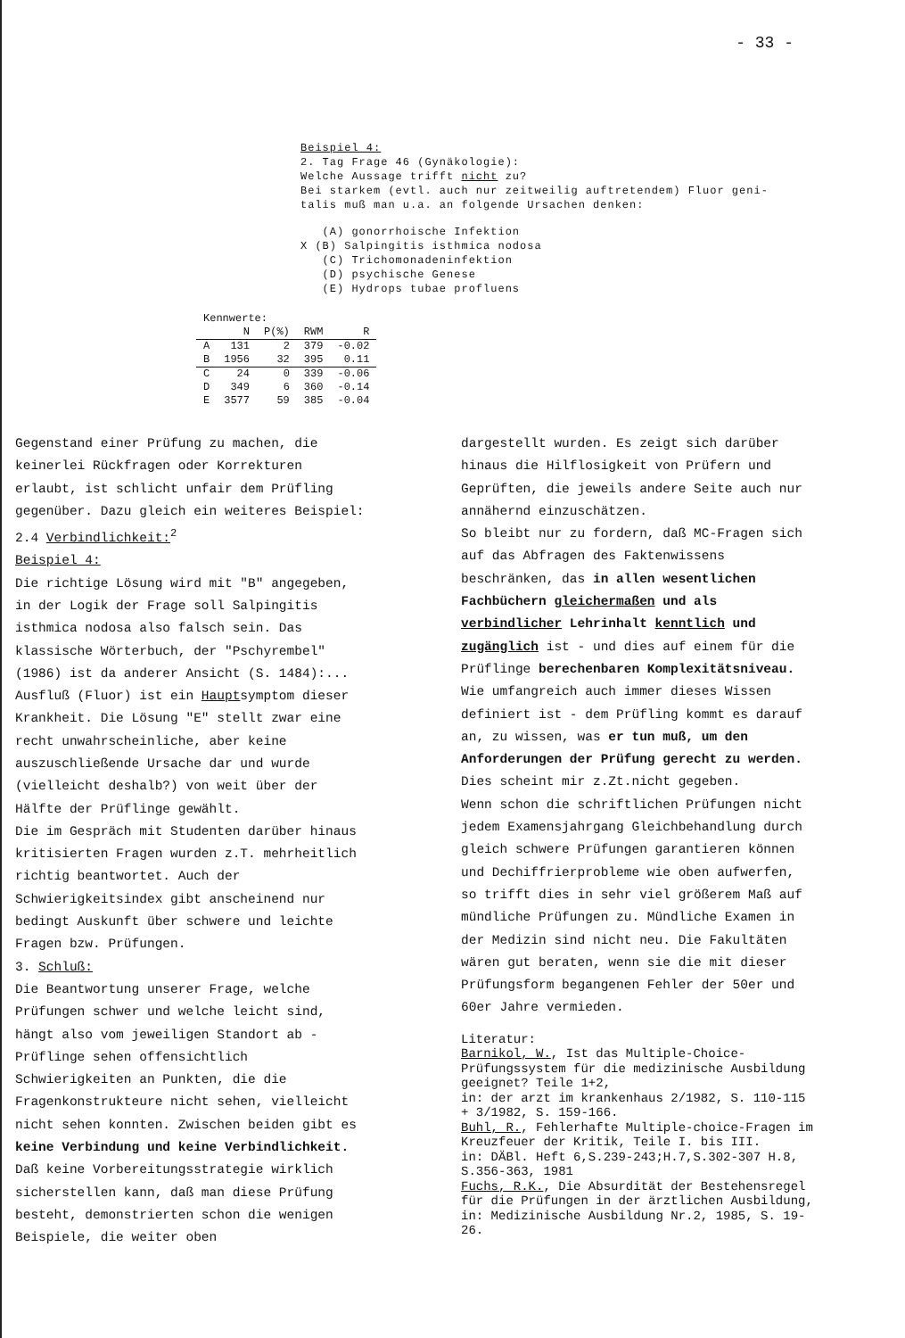- 33 -
Beispiel 4:
2. Tag Frage 46 (Gynäkologie):
Welche Aussage trifft nicht zu?
Bei starkem (evtl. auch nur zeitweilig auftretendem) Fluor geni-
talis muß man u.a. an folgende Ursachen denken:
(A) gonorrhoische Infektion
X (B) Salpingitis isthmica nodosa
(C) Trichomonadeninfektion
(D) psychische Genese
(E) Hydrops tubae profluens
| Kennwerte: | | | | |
| | N | P(%) | RWM | R |
| A | 131 | 2 | 379 | -0.02 |
| B | 1956 | 32 | 395 | 0.11 |
| C | 24 | 0 | 339 | -0.06 |
| D | 349 | 6 | 360 | -0.14 |
| E | 3577 | 59 | 385 | -0.04 |
Gegenstand einer Prüfung zu machen, die keinerlei Rückfragen oder Korrekturen erlaubt, ist schlicht unfair dem Prüfling gegenüber. Dazu gleich ein weiteres Beispiel:
2.4 Verbindlichkeit:<sup>2</sup>
Beispiel 4:
Die richtige Lösung wird mit "B" angegeben, in der Logik der Frage soll Salpingitis isthmica nodosa also falsch sein. Das klassische Wörterbuch, der "Pschyrembel" (1986) ist da anderer Ansicht (S. 1484):... Ausfluß (Fluor) ist ein Hauptsymptom dieser Krankheit. Die Lösung "E" stellt zwar eine recht unwahrscheinliche, aber keine auszuschließende Ursache dar und wurde (vielleicht deshalb?) von weit über der Hälfte der Prüflinge gewählt.
Die im Gespräch mit Studenten darüber hinaus kritisierten Fragen wurden z.T. mehrheitlich richtig beantwortet. Auch der Schwierigkeitsindex gibt anscheinend nur bedingt Auskunft über schwere und leichte Fragen bzw. Prüfungen.
3. Schluß:
Die Beantwortung unserer Frage, welche Prüfungen schwer und welche leicht sind, hängt also vom jeweiligen Standort ab - Prüflinge sehen offensichtlich Schwierigkeiten an Punkten, die die Fragenkonstrukteure nicht sehen, vielleicht nicht sehen konnten. Zwischen beiden gibt es keine Verbindung und keine Verbindlichkeit.
Daß keine Vorbereitungsstrategie wirklich sicherstellen kann, daß man diese Prüfung besteht, demonstrierten schon die wenigen Beispiele, die weiter oben
dargestellt wurden. Es zeigt sich darüber hinaus die Hilflosigkeit von Prüfern und Geprüften, die jeweils andere Seite auch nur annähernd einzuschätzen.
So bleibt nur zu fordern, daß MC-Fragen sich auf das Abfragen des Faktenwissens beschränken, das in allen wesentlichen Fachbüchern gleichermaßen und als verbindlicher Lehrinhalt kenntlich und zugänglich ist - und dies auf einem für die Prüflinge berechenbaren Komplexitätsniveau. Wie umfangreich auch immer dieses Wissen definiert ist - dem Prüfling kommt es darauf an, zu wissen, was er tun muß, um den Anforderungen der Prüfung gerecht zu werden. Dies scheint mir z.Zt.nicht gegeben.
Wenn schon die schriftlichen Prüfungen nicht jedem Examensjahrgang Gleichbehandlung durch gleich schwere Prüfungen garantieren können und Dechiffrierprobleme wie oben aufwerfen, so trifft dies in sehr viel größerem Maß auf mündliche Prüfungen zu. Mündliche Examen in der Medizin sind nicht neu. Die Fakultäten wären gut beraten, wenn sie die mit dieser Prüfungsform begangenen Fehler der 50er und 60er Jahre vermieden.
Literatur:
Barnikol, W., Ist das Multiple-Choice-Prüfungssystem für die medizinische Ausbildung geeignet? Teile 1+2,
in: der arzt im krankenhaus 2/1982, S. 110-115 + 3/1982, S. 159-166.
Buhl, R., Fehlerhafte Multiple-choice-Fragen im Kreuzfeuer der Kritik, Teile I. bis III.
in: DÄBl. Heft 6,S.239-243;H.7,S.302-307 H.8, S.356-363, 1981
Fuchs, R.K., Die Absurdität der Bestehensregel für die Prüfungen in der ärztlichen Ausbildung,
in: Medizinische Ausbildung Nr.2, 1985, S. 19-26.